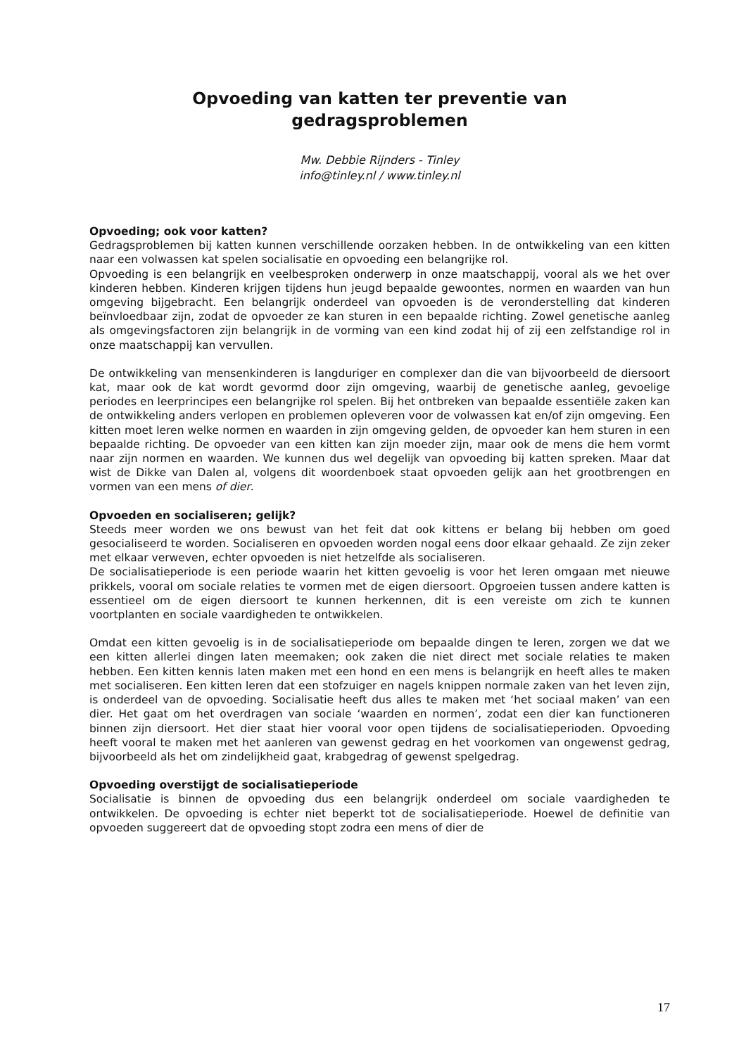Opvoeding van katten ter preventie van
gedragsproblemen
Mw. Debbie Rijnders - Tinley
info@tinley.nl / www.tinley.nl
Opvoeding; ook voor katten?
Gedragsproblemen bij katten kunnen verschillende oorzaken hebben. In de ontwikkeling van een kitten naar een volwassen kat spelen socialisatie en opvoeding een belangrijke rol.
Opvoeding is een belangrijk en veelbesproken onderwerp in onze maatschappij, vooral als we het over kinderen hebben. Kinderen krijgen tijdens hun jeugd bepaalde gewoontes, normen en waarden van hun omgeving bijgebracht. Een belangrijk onderdeel van opvoeden is de veronderstelling dat kinderen beïnvloedbaar zijn, zodat de opvoeder ze kan sturen in een bepaalde richting. Zowel genetische aanleg als omgevingsfactoren zijn belangrijk in de vorming van een kind zodat hij of zij een zelfstandige rol in onze maatschappij kan vervullen.
De ontwikkeling van mensenkinderen is langduriger en complexer dan die van bijvoorbeeld de diersoort kat, maar ook de kat wordt gevormd door zijn omgeving, waarbij de genetische aanleg, gevoelige periodes en leerprincipes een belangrijke rol spelen. Bij het ontbreken van bepaalde essentiële zaken kan de ontwikkeling anders verlopen en problemen opleveren voor de volwassen kat en/of zijn omgeving. Een kitten moet leren welke normen en waarden in zijn omgeving gelden, de opvoeder kan hem sturen in een bepaalde richting. De opvoeder van een kitten kan zijn moeder zijn, maar ook de mens die hem vormt naar zijn normen en waarden. We kunnen dus wel degelijk van opvoeding bij katten spreken. Maar dat wist de Dikke van Dalen al, volgens dit woordenboek staat opvoeden gelijk aan het grootbrengen en vormen van een mens of dier.
Opvoeden en socialiseren; gelijk?
Steeds meer worden we ons bewust van het feit dat ook kittens er belang bij hebben om goed gesocialiseerd te worden. Socialiseren en opvoeden worden nogal eens door elkaar gehaald. Ze zijn zeker met elkaar verweven, echter opvoeden is niet hetzelfde als socialiseren.
De socialisatieperiode is een periode waarin het kitten gevoelig is voor het leren omgaan met nieuwe prikkels, vooral om sociale relaties te vormen met de eigen diersoort. Opgroeien tussen andere katten is essentieel om de eigen diersoort te kunnen herkennen, dit is een vereiste om zich te kunnen voortplanten en sociale vaardigheden te ontwikkelen.
Omdat een kitten gevoelig is in de socialisatieperiode om bepaalde dingen te leren, zorgen we dat we een kitten allerlei dingen laten meemaken; ook zaken die niet direct met sociale relaties te maken hebben. Een kitten kennis laten maken met een hond en een mens is belangrijk en heeft alles te maken met socialiseren. Een kitten leren dat een stofzuiger en nagels knippen normale zaken van het leven zijn, is onderdeel van de opvoeding. Socialisatie heeft dus alles te maken met ‘het sociaal maken’ van een dier. Het gaat om het overdragen van sociale ‘waarden en normen’, zodat een dier kan functioneren binnen zijn diersoort. Het dier staat hier vooral voor open tijdens de socialisatieperioden. Opvoeding heeft vooral te maken met het aanleren van gewenst gedrag en het voorkomen van ongewenst gedrag, bijvoorbeeld als het om zindelijkheid gaat, krabgedrag of gewenst spelgedrag.
Opvoeding overstijgt de socialisatieperiode
Socialisatie is binnen de opvoeding dus een belangrijk onderdeel om sociale vaardigheden te ontwikkelen. De opvoeding is echter niet beperkt tot de socialisatieperiode. Hoewel de definitie van opvoeden suggereert dat de opvoeding stopt zodra een mens of dier de
17